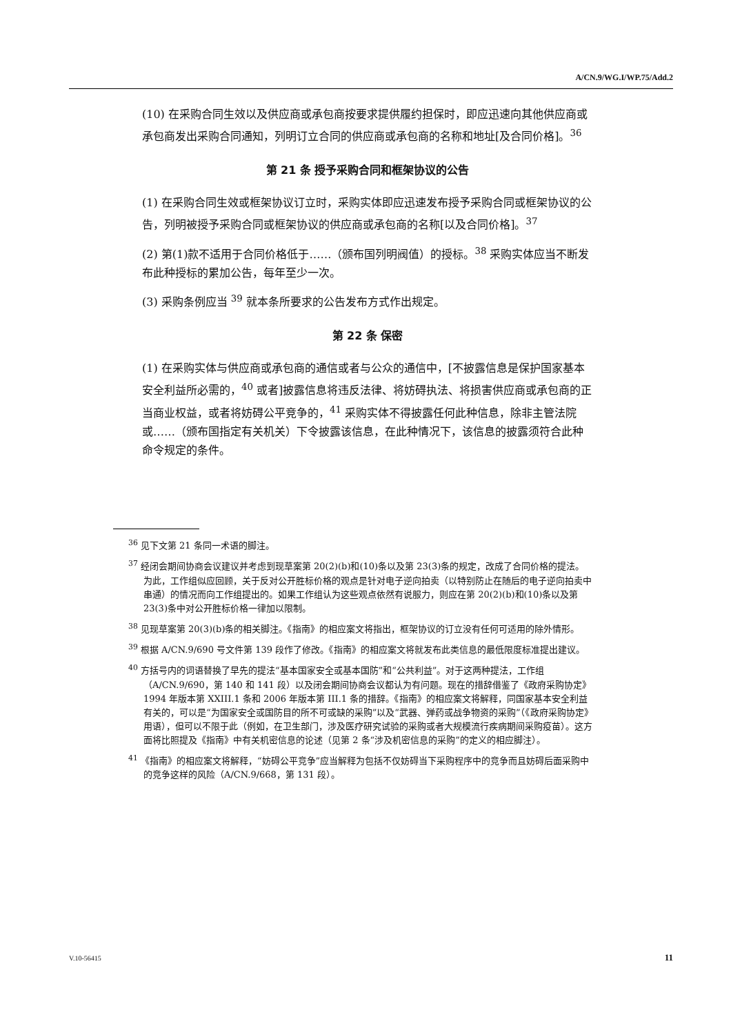A/CN.9/WG.I/WP.75/Add.2
(10) 在采购合同生效以及供应商或承包商按要求提供履约担保时，即应迅速向其他供应商或承包商发出采购合同通知，列明订立合同的供应商或承包商的名称和地址[及合同价格]。<sup>36</sup>
第 21 条 授予采购合同和框架协议的公告
(1) 在采购合同生效或框架协议订立时，采购实体即应迅速发布授予采购合同或框架协议的公告，列明被授予采购合同或框架协议的供应商或承包商的名称[以及合同价格]。<sup>37</sup>
(2) 第(1)款不适用于合同价格低于……（颁布国列明阀值）的授标。<sup>38</sup> 采购实体应当不断发布此种授标的累加公告，每年至少一次。
(3) 采购条例应当 <sup>39</sup> 就本条所要求的公告发布方式作出规定。
第 22 条 保密
(1) 在采购实体与供应商或承包商的通信或者与公众的通信中，[不披露信息是保护国家基本安全利益所必需的，<sup>40</sup> 或者]披露信息将违反法律、将妨碍执法、将损害供应商或承包商的正当商业权益，或者将妨碍公平竞争的，<sup>41</sup> 采购实体不得披露任何此种信息，除非主管法院或……（颁布国指定有关机关）下令披露该信息，在此种情况下，该信息的披露须符合此种命令规定的条件。
<sup>36</sup> 见下文第 21 条同一术语的脚注。
<sup>37</sup> 经闭会期间协商会议建议并考虑到现草案第 20(2)(b)和(10)条以及第 23(3)条的规定，改成了合同价格的提法。为此，工作组似应回顾，关于反对公开胜标价格的观点是针对电子逆向拍卖（以特别防止在随后的电子逆向拍卖中串通）的情况而向工作组提出的。如果工作组认为这些观点依然有说服力，则应在第 20(2)(b)和(10)条以及第 23(3)条中对公开胜标价格一律加以限制。
<sup>38</sup> 见现草案第 20(3)(b)条的相关脚注。《指南》的相应案文将指出，框架协议的订立没有任何可适用的除外情形。
<sup>39</sup> 根据 A/CN.9/690 号文件第 139 段作了修改。《指南》的相应案文将就发布此类信息的最低限度标准提出建议。
<sup>40</sup> 方括号内的词语替换了早先的提法“基本国家安全或基本国防”和“公共利益”。对于这两种提法，工作组（A/CN.9/690，第 140 和 141 段）以及闭会期间协商会议都认为有问题。现在的措辞借鉴了《政府采购协定》1994 年版本第 XXIII.1 条和 2006 年版本第 III.1 条的措辞。《指南》的相应案文将解释，同国家基本安全利益有关的，可以是“为国家安全或国防目的所不可或缺的采购”以及“武器、弹药或战争物资的采购”（《政府采购协定》用语），但可以不限于此（例如，在卫生部门，涉及医疗研究试验的采购或者大规模流行疾病期间采购疫苗）。这方面将比照提及《指南》中有关机密信息的论述（见第 2 条“涉及机密信息的采购”的定义的相应脚注）。
<sup>41</sup> 《指南》的相应案文将解释，“妨碍公平竞争”应当解释为包括不仅妨碍当下采购程序中的竞争而且妨碍后面采购中的竞争这样的风险（A/CN.9/668，第 131 段）。
V.10-56415 11